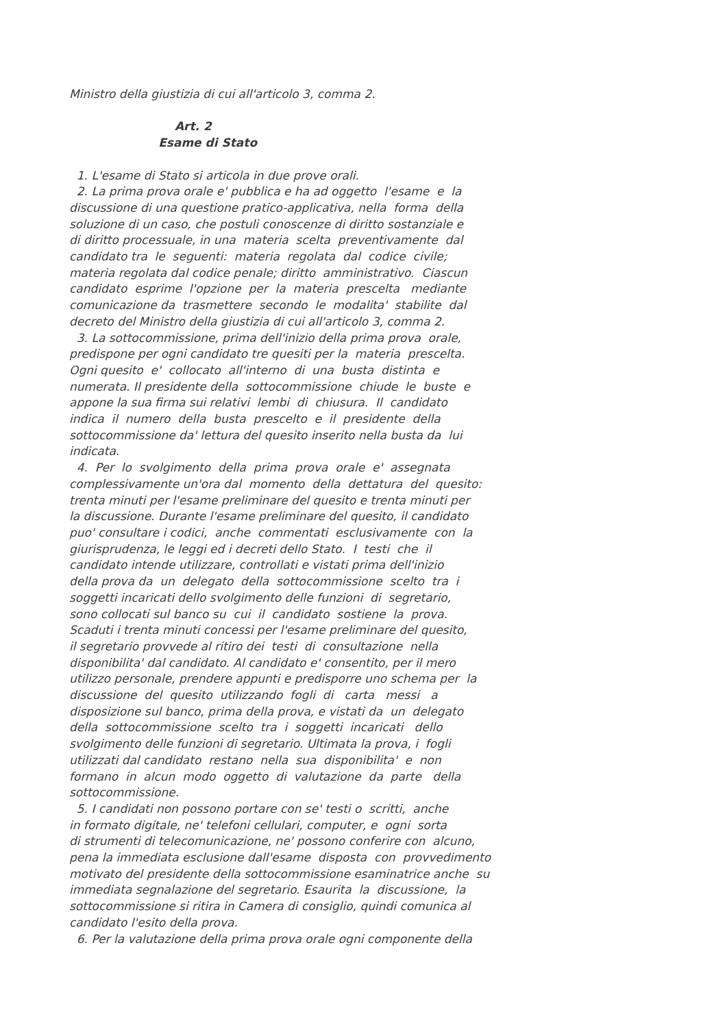Ministro della giustizia di cui all'articolo 3, comma 2. Art. 2 Esame di Stato 1. L'esame di Stato si articola in due prove orali. 2. La prima prova orale e' pubblica e ha ad oggetto l'esame e la discussione di una questione pratico-applicativa, nella forma della soluzione di un caso, che postuli conoscenze di diritto sostanziale e di diritto processuale, in una materia scelta preventivamente dal candidato tra le seguenti: materia regolata dal codice civile; materia regolata dal codice penale; diritto amministrativo. Ciascun candidato esprime l'opzione per la materia prescelta mediante comunicazione da trasmettere secondo le modalita' stabilite dal decreto del Ministro della giustizia di cui all'articolo 3, comma 2. 3. La sottocommissione, prima dell'inizio della prima prova orale, predispone per ogni candidato tre quesiti per la materia prescelta. Ogni quesito e' collocato all'interno di una busta distinta e numerata. Il presidente della sottocommissione chiude le buste e appone la sua firma sui relativi lembi di chiusura. Il candidato indica il numero della busta prescelto e il presidente della sottocommissione da' lettura del quesito inserito nella busta da lui indicata. 4. Per lo svolgimento della prima prova orale e' assegnata complessivamente un'ora dal momento della dettatura del quesito: trenta minuti per l'esame preliminare del quesito e trenta minuti per la discussione. Durante l'esame preliminare del quesito, il candidato puo' consultare i codici, anche commentati esclusivamente con la giurisprudenza, le leggi ed i decreti dello Stato. I testi che il candidato intende utilizzare, controllati e vistati prima dell'inizio della prova da un delegato della sottocommissione scelto tra i soggetti incaricati dello svolgimento delle funzioni di segretario, sono collocati sul banco su cui il candidato sostiene la prova. Scaduti i trenta minuti concessi per l'esame preliminare del quesito, il segretario provvede al ritiro dei testi di consultazione nella disponibilita' dal candidato. Al candidato e' consentito, per il mero utilizzo personale, prendere appunti e predisporre uno schema per la discussione del quesito utilizzando fogli di carta messi a disposizione sul banco, prima della prova, e vistati da un delegato della sottocommissione scelto tra i soggetti incaricati dello svolgimento delle funzioni di segretario. Ultimata la prova, i fogli utilizzati dal candidato restano nella sua disponibilita' e non formano in alcun modo oggetto di valutazione da parte della sottocommissione. 5. I candidati non possono portare con se' testi o scritti, anche in formato digitale, ne' telefoni cellulari, computer, e ogni sorta di strumenti di telecomunicazione, ne' possono conferire con alcuno, pena la immediata esclusione dall'esame disposta con provvedimento motivato del presidente della sottocommissione esaminatrice anche su immediata segnalazione del segretario. Esaurita la discussione, la sottocommissione si ritira in Camera di consiglio, quindi comunica al candidato l'esito della prova. 6. Per la valutazione della prima prova orale ogni componente della